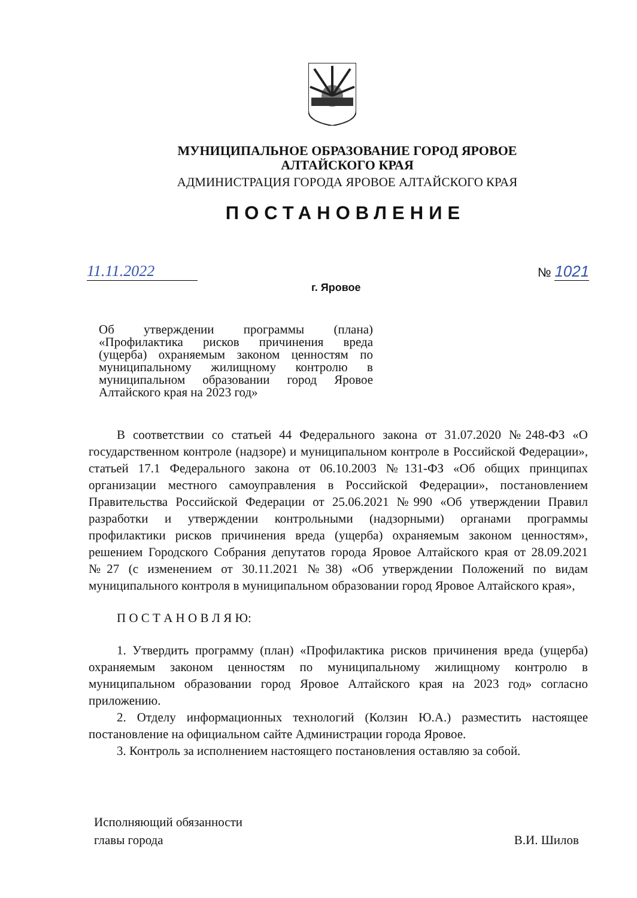МУНИЦИПАЛЬНОЕ ОБРАЗОВАНИЕ ГОРОД ЯРОВОЕ
АЛТАЙСКОГО КРАЯ
АДМИНИСТРАЦИЯ ГОРОДА ЯРОВОЕ АЛТАЙСКОГО КРАЯ
ПОСТАНОВЛЕНИЕ
11.11.2022 № 1021
г. Яровое
Об утверждении программы (плана) «Профилактика рисков причинения вреда (ущерба) охраняемым законом ценностям по муниципальному жилищному контролю в муниципальном образовании город Яровое Алтайского края на 2023 год»
В соответствии со статьей 44 Федерального закона от 31.07.2020 №248-ФЗ «О государственном контроле (надзоре) и муниципальном контроле в Российской Федерации», статьей 17.1 Федерального закона от 06.10.2003 №131-ФЗ «Об общих принципах организации местного самоуправления в Российской Федерации», постановлением Правительства Российской Федерации от 25.06.2021 №990 «Об утверждении Правил разработки и утверждении контрольными (надзорными) органами программы профилактики рисков причинения вреда (ущерба) охраняемым законом ценностям», решением Городского Собрания депутатов города Яровое Алтайского края от 28.09.2021 №27 (с изменением от 30.11.2021 №38) «Об утверждении Положений по видам муниципального контроля в муниципальном образовании город Яровое Алтайского края»,
П О С Т А Н О В Л Я Ю:
1. Утвердить программу (план) «Профилактика рисков причинения вреда (ущерба) охраняемым законом ценностям по муниципальному жилищному контролю в муниципальном образовании город Яровое Алтайского края на 2023 год» согласно приложению.
2. Отделу информационных технологий (Колзин Ю.А.) разместить настоящее постановление на официальном сайте Администрации города Яровое.
3. Контроль за исполнением настоящего постановления оставляю за собой.
Исполняющий обязанности
главы города
В.И. Шилов